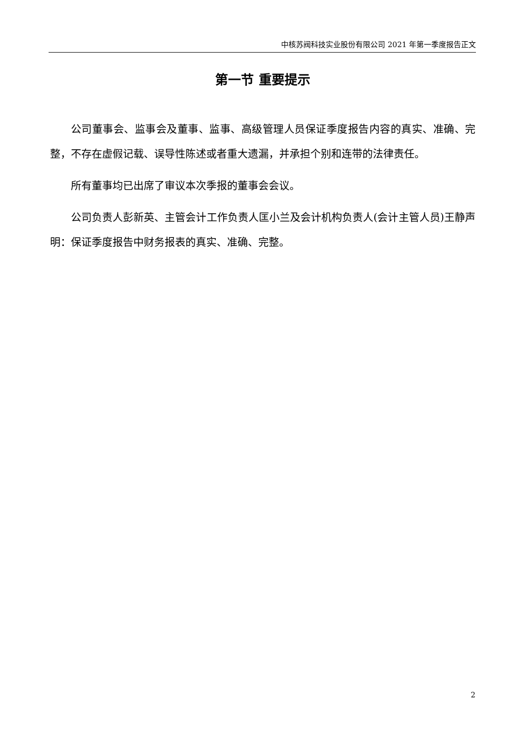中核苏阀科技实业股份有限公司 2021 年第一季度报告正文
第一节 重要提示
公司董事会、监事会及董事、监事、高级管理人员保证季度报告内容的真实、准确、完整，不存在虚假记载、误导性陈述或者重大遗漏，并承担个别和连带的法律责任。
所有董事均已出席了审议本次季报的董事会会议。
公司负责人彭新英、主管会计工作负责人匡小兰及会计机构负责人(会计主管人员)王静声明：保证季度报告中财务报表的真实、准确、完整。
2